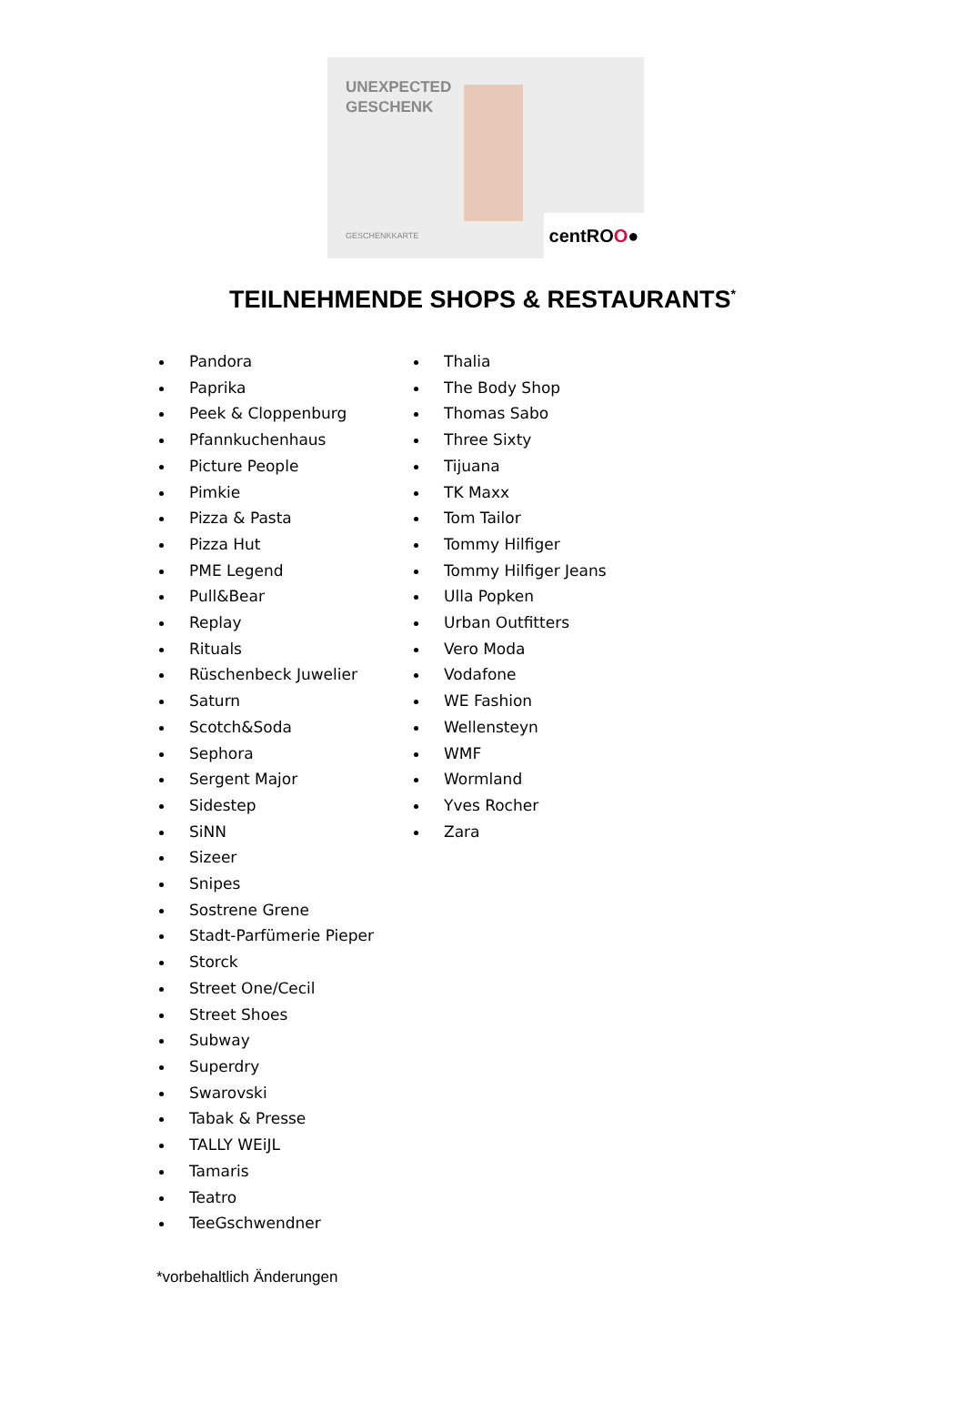UNEXPECTED
GESCHENK
GESCHENKKARTE
centROO●
TEILNEHMENDE SHOPS & RESTAURANTS<sup>*</sup>
Pandora
Paprika
Peek & Cloppenburg
Pfannkuchenhaus
Picture People
Pimkie
Pizza & Pasta
Pizza Hut
PME Legend
Pull&Bear
Replay
Rituals
Rüschenbeck Juwelier
Saturn
Scotch&Soda
Sephora
Sergent Major
Sidestep
SiNN
Sizeer
Snipes
Sostrene Grene
Stadt-Parfümerie Pieper
Storck
Street One/Cecil
Street Shoes
Subway
Superdry
Swarovski
Tabak & Presse
TALLY WEiJL
Tamaris
Teatro
TeeGschwendner
Thalia
The Body Shop
Thomas Sabo
Three Sixty
Tijuana
TK Maxx
Tom Tailor
Tommy Hilfiger
Tommy Hilfiger Jeans
Ulla Popken
Urban Outfitters
Vero Moda
Vodafone
WE Fashion
Wellensteyn
WMF
Wormland
Yves Rocher
Zara
*vorbehaltlich Änderungen